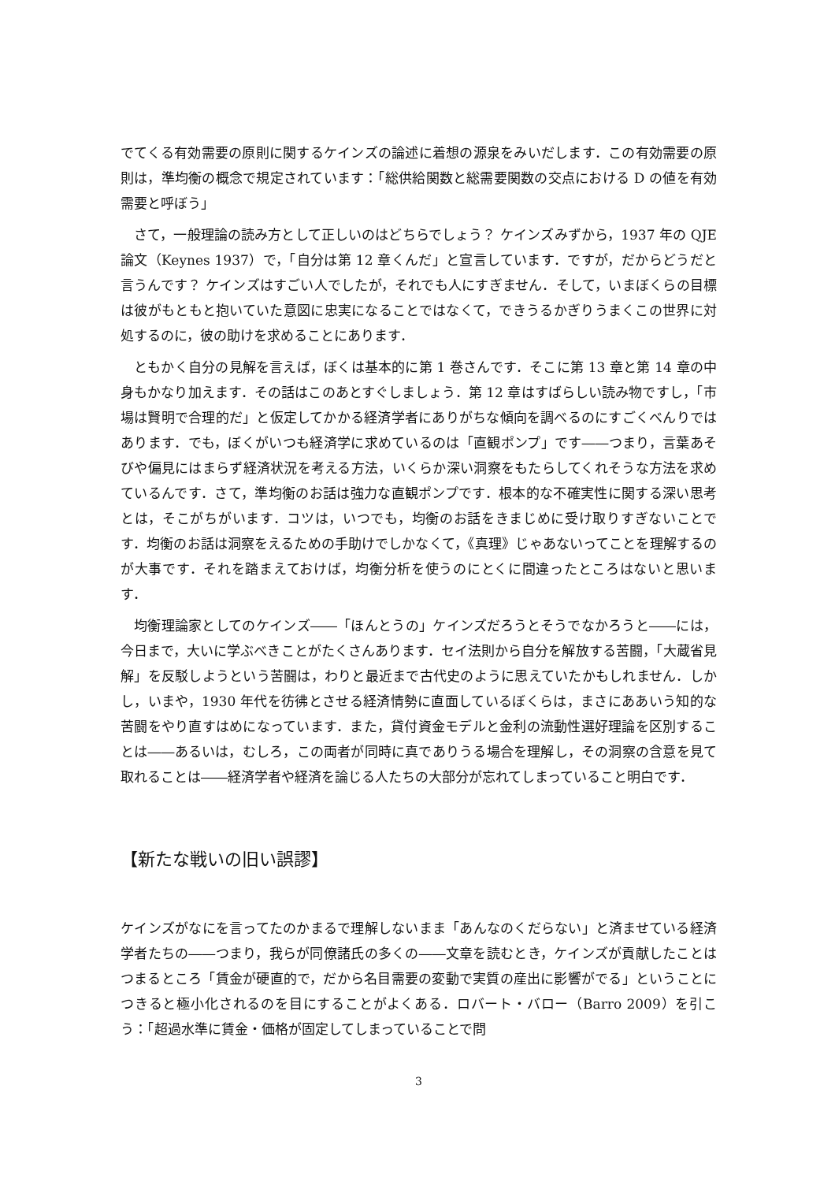でてくる有効需要の原則に関するケインズの論述に着想の源泉をみいだします．この有効需要の原則は，準均衡の概念で規定されています：「総供給関数と総需要関数の交点における D の値を有効需要と呼ぼう」
さて，一般理論の読み方として正しいのはどちらでしょう？ ケインズみずから，1937 年の QJE 論文（Keynes 1937）で，「自分は第 12 章くんだ」と宣言しています．ですが，だからどうだと言うんです？ ケインズはすごい人でしたが，それでも人にすぎません．そして，いまぼくらの目標は彼がもともと抱いていた意図に忠実になることではなくて，できうるかぎりうまくこの世界に対処するのに，彼の助けを求めることにあります．
ともかく自分の見解を言えば，ぼくは基本的に第 1 巻さんです．そこに第 13 章と第 14 章の中身もかなり加えます．その話はこのあとすぐしましょう．第 12 章はすばらしい読み物ですし，「市場は賢明で合理的だ」と仮定してかかる経済学者にありがちな傾向を調べるのにすごくべんりではあります．でも，ぼくがいつも経済学に求めているのは「直観ポンプ」です――つまり，言葉あそびや偏見にはまらず経済状況を考える方法，いくらか深い洞察をもたらしてくれそうな方法を求めているんです．さて，準均衡のお話は強力な直観ポンプです．根本的な不確実性に関する深い思考とは，そこがちがいます．コツは，いつでも，均衡のお話をきまじめに受け取りすぎないことです．均衡のお話は洞察をえるための手助けでしかなくて，《真理》じゃあないってことを理解するのが大事です．それを踏まえておけば，均衡分析を使うのにとくに間違ったところはないと思います．
均衡理論家としてのケインズ――「ほんとうの」ケインズだろうとそうでなかろうと――には，今日まで，大いに学ぶべきことがたくさんあります．セイ法則から自分を解放する苦闘，「大蔵省見解」を反駁しようという苦闘は，わりと最近まで古代史のように思えていたかもしれません．しかし，いまや，1930 年代を彷彿とさせる経済情勢に直面しているぼくらは，まさにああいう知的な苦闘をやり直すはめになっています．また，貸付資金モデルと金利の流動性選好理論を区別することは――あるいは，むしろ，この両者が同時に真でありうる場合を理解し，その洞察の含意を見て取れることは――経済学者や経済を論じる人たちの大部分が忘れてしまっていること明白です．
【新たな戦いの旧い誤謬】
ケインズがなにを言ってたのかまるで理解しないまま「あんなのくだらない」と済ませている経済学者たちの――つまり，我らが同僚諸氏の多くの――文章を読むとき，ケインズが貢献したことはつまるところ「賃金が硬直的で，だから名目需要の変動で実質の産出に影響がでる」ということにつきると極小化されるのを目にすることがよくある．ロバート・バロー（Barro 2009）を引こう：「超過水準に賃金・価格が固定してしまっていることで問
3